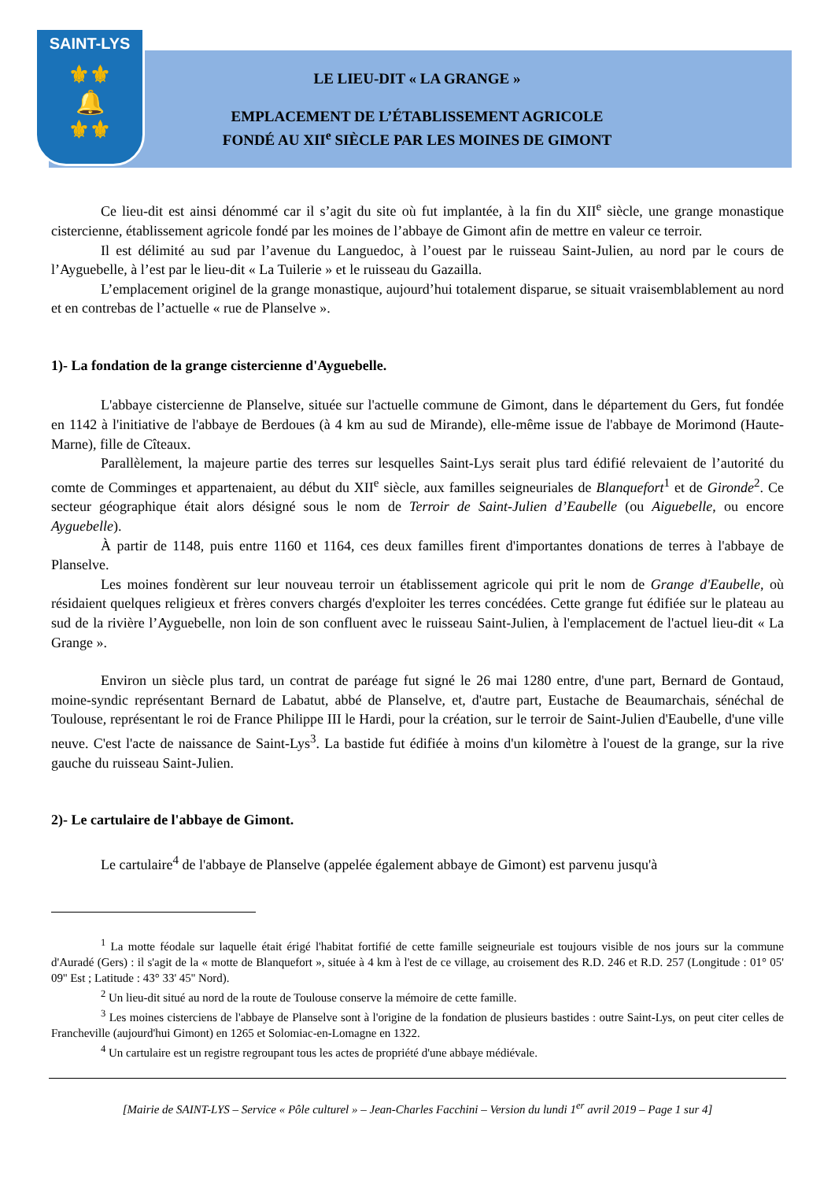SAINT-LYS
⚜⚜
🔔
⚜⚜
LE LIEU-DIT « LA GRANGE »
EMPLACEMENT DE L’ÉTABLISSEMENT AGRICOLE
FONDÉ AU XII<sup>e</sup> SIÈCLE PAR LES MOINES DE GIMONT
Ce lieu-dit est ainsi dénommé car il s’agit du site où fut implantée, à la fin du XII<sup>e</sup> siècle, une grange monastique cistercienne, établissement agricole fondé par les moines de l’abbaye de Gimont afin de mettre en valeur ce terroir.
Il est délimité au sud par l’avenue du Languedoc, à l’ouest par le ruisseau Saint-Julien, au nord par le cours de l’Ayguebelle, à l’est par le lieu-dit « La Tuilerie » et le ruisseau du Gazailla.
L’emplacement originel de la grange monastique, aujourd’hui totalement disparue, se situait vraisemblablement au nord et en contrebas de l’actuelle « rue de Planselve ».
1)- La fondation de la grange cistercienne d'Ayguebelle.
L'abbaye cistercienne de Planselve, située sur l'actuelle commune de Gimont, dans le département du Gers, fut fondée en 1142 à l'initiative de l'abbaye de Berdoues (à 4 km au sud de Mirande), elle-même issue de l'abbaye de Morimond (Haute-Marne), fille de Cîteaux.
Parallèlement, la majeure partie des terres sur lesquelles Saint-Lys serait plus tard édifié relevaient de l’autorité du comte de Comminges et appartenaient, au début du XII<sup>e</sup> siècle, aux familles seigneuriales de Blanquefort<sup>1</sup> et de Gironde<sup>2</sup>. Ce secteur géographique était alors désigné sous le nom de Terroir de Saint-Julien d’Eaubelle (ou Aiguebelle, ou encore Ayguebelle).
À partir de 1148, puis entre 1160 et 1164, ces deux familles firent d'importantes donations de terres à l'abbaye de Planselve.
Les moines fondèrent sur leur nouveau terroir un établissement agricole qui prit le nom de Grange d'Eaubelle, où résidaient quelques religieux et frères convers chargés d'exploiter les terres concédées. Cette grange fut édifiée sur le plateau au sud de la rivière l’Ayguebelle, non loin de son confluent avec le ruisseau Saint-Julien, à l'emplacement de l'actuel lieu-dit « La Grange ».
Environ un siècle plus tard, un contrat de paréage fut signé le 26 mai 1280 entre, d'une part, Bernard de Gontaud, moine-syndic représentant Bernard de Labatut, abbé de Planselve, et, d'autre part, Eustache de Beaumarchais, sénéchal de Toulouse, représentant le roi de France Philippe III le Hardi, pour la création, sur le terroir de Saint-Julien d'Eaubelle, d'une ville neuve. C'est l'acte de naissance de Saint-Lys<sup>3</sup>. La bastide fut édifiée à moins d'un kilomètre à l'ouest de la grange, sur la rive gauche du ruisseau Saint-Julien.
2)- Le cartulaire de l'abbaye de Gimont.
Le cartulaire<sup>4</sup> de l'abbaye de Planselve (appelée également abbaye de Gimont) est parvenu jusqu'à
<sup>1</sup> La motte féodale sur laquelle était érigé l'habitat fortifié de cette famille seigneuriale est toujours visible de nos jours sur la commune d'Auradé (Gers) : il s'agit de la « motte de Blanquefort », située à 4 km à l'est de ce village, au croisement des R.D. 246 et R.D. 257 (Longitude : 01° 05' 09'' Est ; Latitude : 43° 33' 45'' Nord).
<sup>2</sup> Un lieu-dit situé au nord de la route de Toulouse conserve la mémoire de cette famille.
<sup>3</sup> Les moines cisterciens de l'abbaye de Planselve sont à l'origine de la fondation de plusieurs bastides : outre Saint-Lys, on peut citer celles de Francheville (aujourd'hui Gimont) en 1265 et Solomiac-en-Lomagne en 1322.
<sup>4</sup> Un cartulaire est un registre regroupant tous les actes de propriété d'une abbaye médiévale.
[Mairie de SAINT-LYS – Service « Pôle culturel » – Jean-Charles Facchini – Version du lundi 1<sup>er</sup> avril 2019 – Page 1 sur 4]